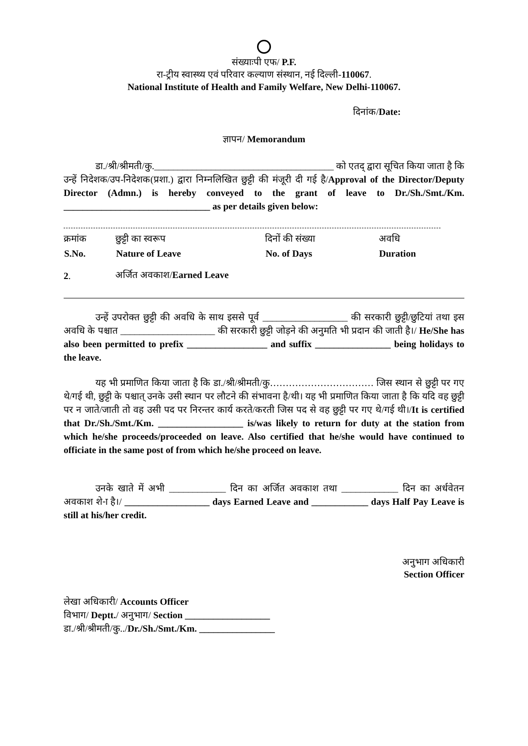संख्याःपी एफ/ P.F.
रा-ट्रीय स्वास्थ्य एवं परिवार कल्याण संस्थान, नई दिल्ली-110067.
National Institute of Health and Family Welfare, New Delhi-110067.
दिनांक/Date:
ज्ञापन/ Memorandum
डा./श्री/श्रीमती/कु.______________________________________ को एतद् द्वारा सूचित किया जाता है कि उन्हें निदेशक/उप-निदेशक(प्रशा.) द्वारा निम्नलिखित छुट्टी की मंजूरी दी गई है/Approval of the Director/Deputy Director (Admn.) is hereby conveyed to the grant of leave to Dr./Sh./Smt./Km. _______________________________ as per details given below:
| क्रमांक | छुट्टी का स्वरूप | दिनों की संख्या | अवधि |
| S.No. | Nature of Leave | No. of Days | Duration |
| 2 . | अर्जित अवकाश/ Earned Leave | | |
उन्हें उपरोक्त छुट्टी की अवधि के साथ इससे पूर्व __________________ की सरकारी छुट्टी/छुटियां तथा इस अवधि के पश्चात ____________________ की सरकारी छुट्टी जोड़ने की अनुमति भी प्रदान की जाती है।/ He/She has also been permitted to prefix _________________ and suffix ________________ being holidays to the leave.
यह भी प्रमाणित किया जाता है कि डा./श्री/श्रीमती/कु…………………………… जिस स्थान से छुट्टी पर गए थे/गई थी, छुट्टी के पश्चात् उनके उसी स्थान पर लौटने की संभावना है/थी। यह भी प्रमाणित किया जाता है कि यदि वह छुट्टी पर न जाते/जाती तो वह उसी पद पर निरन्तर कार्य करते/करती जिस पद से वह छुट्टी पर गए थे/गई थी।/It is certified that Dr./Sh./Smt./Km. __________________ is/was likely to return for duty at the station from which he/she proceeds/proceeded on leave. Also certified that he/she would have continued to officiate in the same post of from which he/she proceed on leave.
उनके खाते में अभी ____________ दिन का अर्जित अवकाश तथा ____________ दिन का अर्धवेतन अवकाश शे-ा है।/ __________________ days Earned Leave and ____________ days Half Pay Leave is still at his/her credit.
अनुभाग अधिकारी
Section Officer
लेखा अधिकारी/ Accounts Officer
विभाग/ Deptt./ अनुभाग/ Section __________________
डा./श्री/श्रीमती/कु../Dr./Sh./Smt./Km. ________________